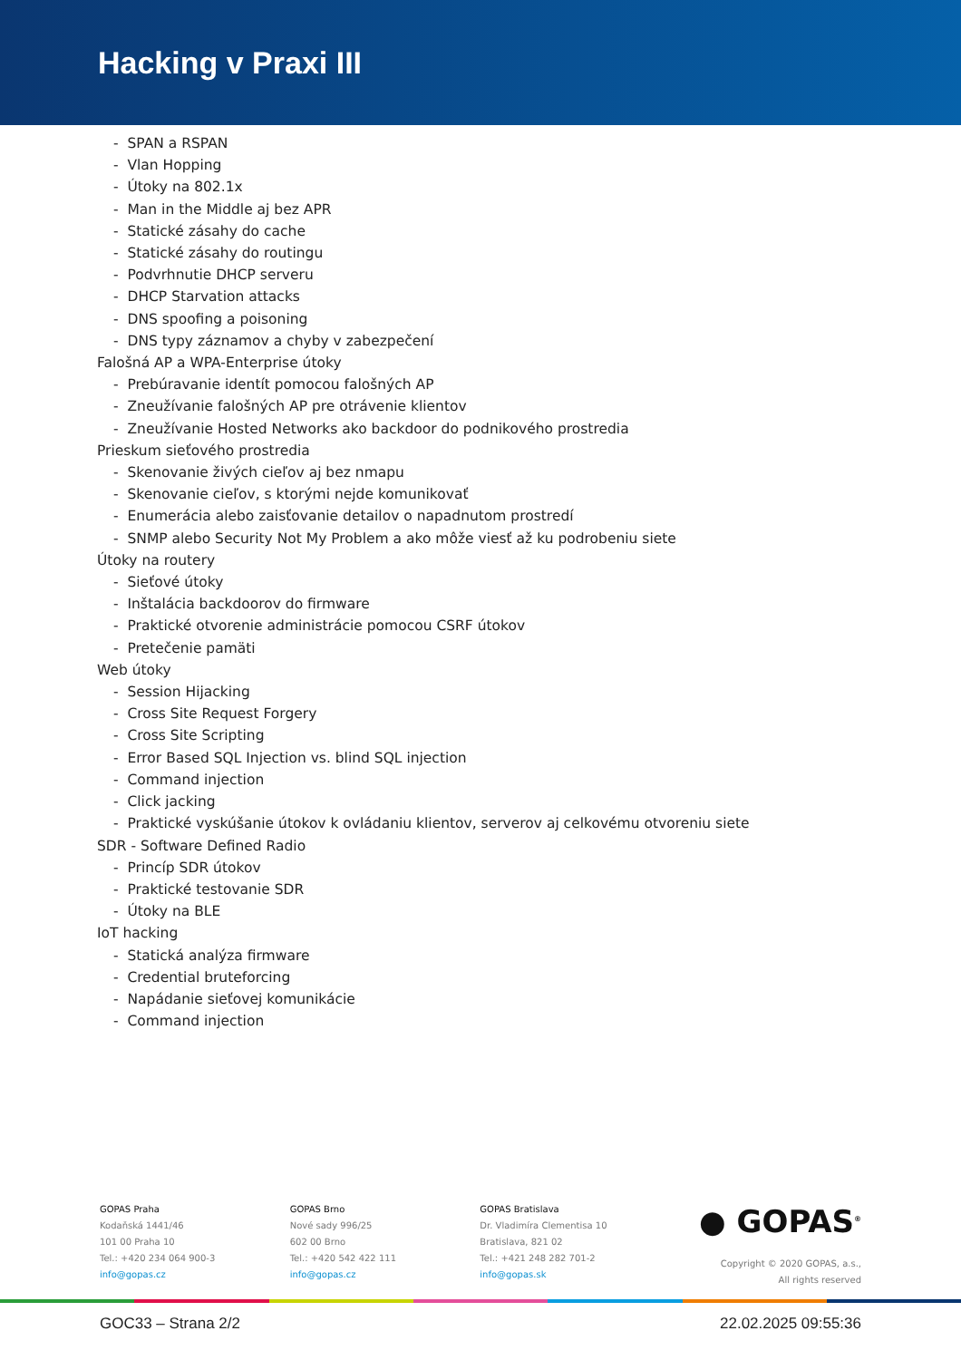Hacking v Praxi III
- SPAN a RSPAN
- Vlan Hopping
- Útoky na 802.1x
- Man in the Middle aj bez APR
- Statické zásahy do cache
- Statické zásahy do routingu
- Podvrhnutie DHCP serveru
- DHCP Starvation attacks
- DNS spoofing a poisoning
- DNS typy záznamov a chyby v zabezpečení
Falošná AP a WPA-Enterprise útoky
- Prebúravanie identít pomocou falošných AP
- Zneužívanie falošných AP pre otrávenie klientov
- Zneužívanie Hosted Networks ako backdoor do podnikového prostredia
Prieskum sieťového prostredia
- Skenovanie živých cieľov aj bez nmapu
- Skenovanie cieľov, s ktorými nejde komunikovať
- Enumerácia alebo zaisťovanie detailov o napadnutom prostredí
- SNMP alebo Security Not My Problem a ako môže viesť až ku podrobeniu siete
Útoky na routery
- Sieťové útoky
- Inštalácia backdoorov do firmware
- Praktické otvorenie administrácie pomocou CSRF útokov
- Pretečenie pamäti
Web útoky
- Session Hijacking
- Cross Site Request Forgery
- Cross Site Scripting
- Error Based SQL Injection vs. blind SQL injection
- Command injection
- Click jacking
- Praktické vyskúšanie útokov k ovládaniu klientov, serverov aj celkovému otvoreniu siete
SDR - Software Defined Radio
- Princíp SDR útokov
- Praktické testovanie SDR
- Útoky na BLE
IoT hacking
- Statická analýza firmware
- Credential bruteforcing
- Napádanie sieťovej komunikácie
- Command injection
GOPAS Praha
Kodaňská 1441/46
101 00 Praha 10
Tel.: +420 234 064 900-3
info@gopas.cz
GOPAS Brno
Nové sady 996/25
602 00 Brno
Tel.: +420 542 422 111
info@gopas.cz
GOPAS Bratislava
Dr. Vladimíra Clementisa 10
Bratislava, 821 02
Tel.: +421 248 282 701-2
info@gopas.sk
● GOPAS<sup>®</sup>
Copyright © 2020 GOPAS, a.s.,
All rights reserved
GOC33 – Strana 2/2 22.02.2025 09:55:36